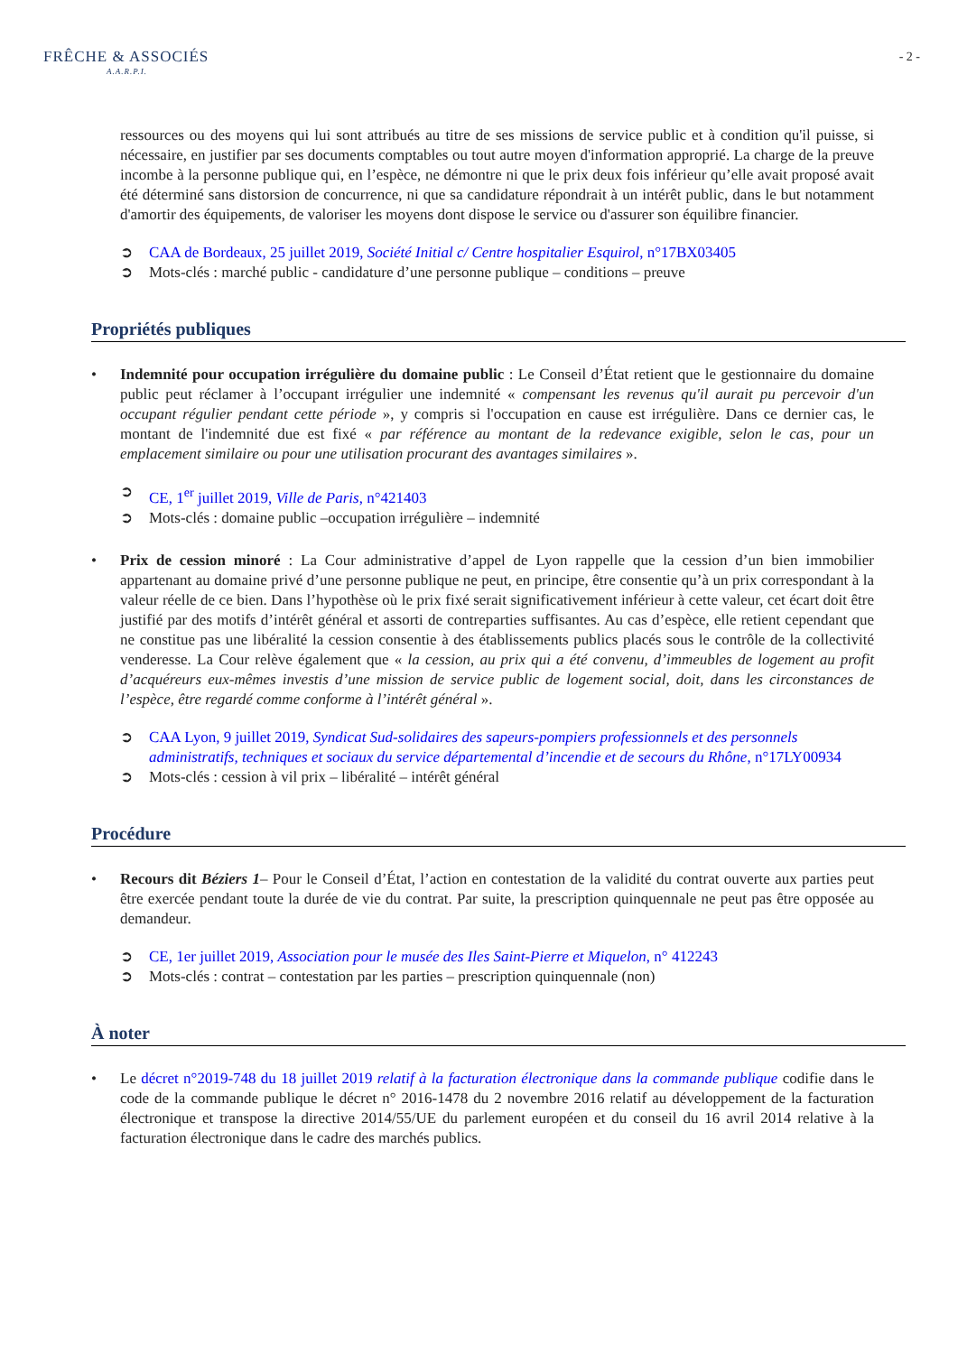FRÊCHE & ASSOCIÉS
A.A.R.P.I.
- 2 -
ressources ou des moyens qui lui sont attribués au titre de ses missions de service public et à condition qu'il puisse, si nécessaire, en justifier par ses documents comptables ou tout autre moyen d'information approprié. La charge de la preuve incombe à la personne publique qui, en l’espèce, ne démontre ni que le prix deux fois inférieur qu’elle avait proposé avait été déterminé sans distorsion de concurrence, ni que sa candidature répondrait à un intérêt public, dans le but notamment d'amortir des équipements, de valoriser les moyens dont dispose le service ou d'assurer son équilibre financier.
➲ CAA de Bordeaux, 25 juillet 2019, Société Initial c/ Centre hospitalier Esquirol, n°17BX03405
➲ Mots-clés : marché public - candidature d’une personne publique – conditions – preuve
Propriétés publiques
• Indemnité pour occupation irrégulière du domaine public : Le Conseil d’État retient que le gestionnaire du domaine public peut réclamer à l’occupant irrégulier une indemnité « compensant les revenus qu'il aurait pu percevoir d'un occupant régulier pendant cette période », y compris si l'occupation en cause est irrégulière. Dans ce dernier cas, le montant de l'indemnité due est fixé « par référence au montant de la redevance exigible, selon le cas, pour un emplacement similaire ou pour une utilisation procurant des avantages similaires ».
➲ CE, 1<sup>er</sup> juillet 2019, Ville de Paris, n°421403
➲ Mots-clés : domaine public –occupation irrégulière – indemnité
• Prix de cession minoré : La Cour administrative d’appel de Lyon rappelle que la cession d’un bien immobilier appartenant au domaine privé d’une personne publique ne peut, en principe, être consentie qu’à un prix correspondant à la valeur réelle de ce bien. Dans l’hypothèse où le prix fixé serait significativement inférieur à cette valeur, cet écart doit être justifié par des motifs d’intérêt général et assorti de contreparties suffisantes. Au cas d’espèce, elle retient cependant que ne constitue pas une libéralité la cession consentie à des établissements publics placés sous le contrôle de la collectivité venderesse. La Cour relève également que « la cession, au prix qui a été convenu, d’immeubles de logement au profit d’acquéreurs eux-mêmes investis d’une mission de service public de logement social, doit, dans les circonstances de l’espèce, être regardé comme conforme à l’intérêt général ».
➲ CAA Lyon, 9 juillet 2019, Syndicat Sud-solidaires des sapeurs-pompiers professionnels et des personnels administratifs, techniques et sociaux du service départemental d’incendie et de secours du Rhône, n°17LY00934
➲ Mots-clés : cession à vil prix – libéralité – intérêt général
Procédure
• Recours dit Béziers 1– Pour le Conseil d’État, l’action en contestation de la validité du contrat ouverte aux parties peut être exercée pendant toute la durée de vie du contrat. Par suite, la prescription quinquennale ne peut pas être opposée au demandeur.
➲ CE, 1er juillet 2019, Association pour le musée des Iles Saint-Pierre et Miquelon, n° 412243
➲ Mots-clés : contrat – contestation par les parties – prescription quinquennale (non)
À noter
• Le décret n°2019-748 du 18 juillet 2019 relatif à la facturation électronique dans la commande publique codifie dans le code de la commande publique le décret n° 2016-1478 du 2 novembre 2016 relatif au développement de la facturation électronique et transpose la directive 2014/55/UE du parlement européen et du conseil du 16 avril 2014 relative à la facturation électronique dans le cadre des marchés publics.